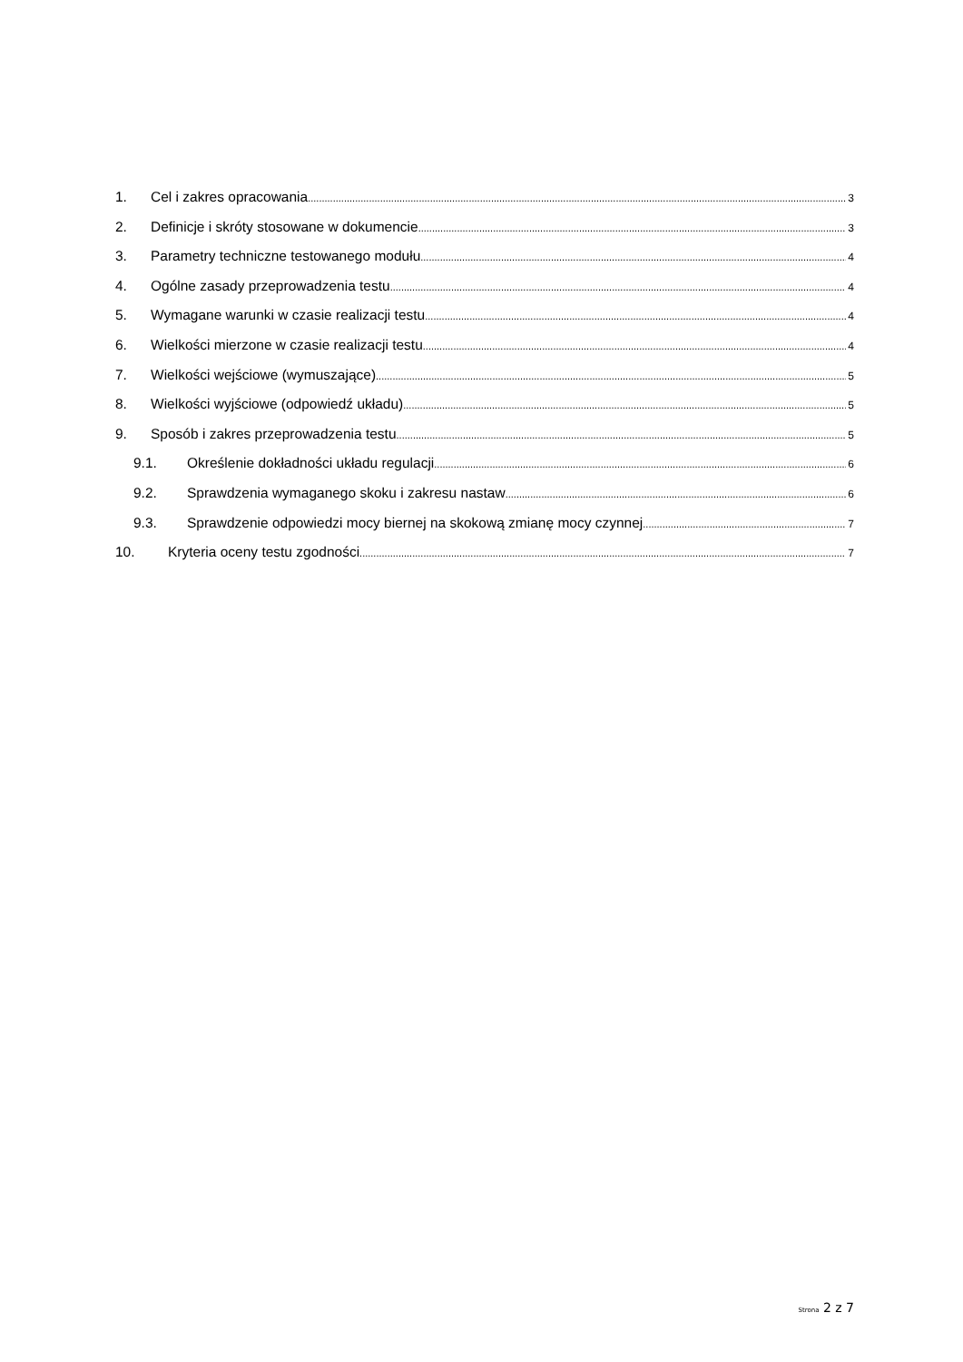1. Cel i zakres opracowania 3
2. Definicje i skróty stosowane w dokumencie 3
3. Parametry techniczne testowanego modułu 4
4. Ogólne zasady przeprowadzenia testu 4
5. Wymagane warunki w czasie realizacji testu 4
6. Wielkości mierzone w czasie realizacji testu 4
7. Wielkości wejściowe (wymuszające) 5
8. Wielkości wyjściowe (odpowiedź układu) 5
9. Sposób i zakres przeprowadzenia testu 5
9.1. Określenie dokładności układu regulacji 6
9.2. Sprawdzenia wymaganego skoku i zakresu nastaw 6
9.3. Sprawdzenie odpowiedzi mocy biernej na skokową zmianę mocy czynnej 7
10. Kryteria oceny testu zgodności 7
Strona 2 z 7